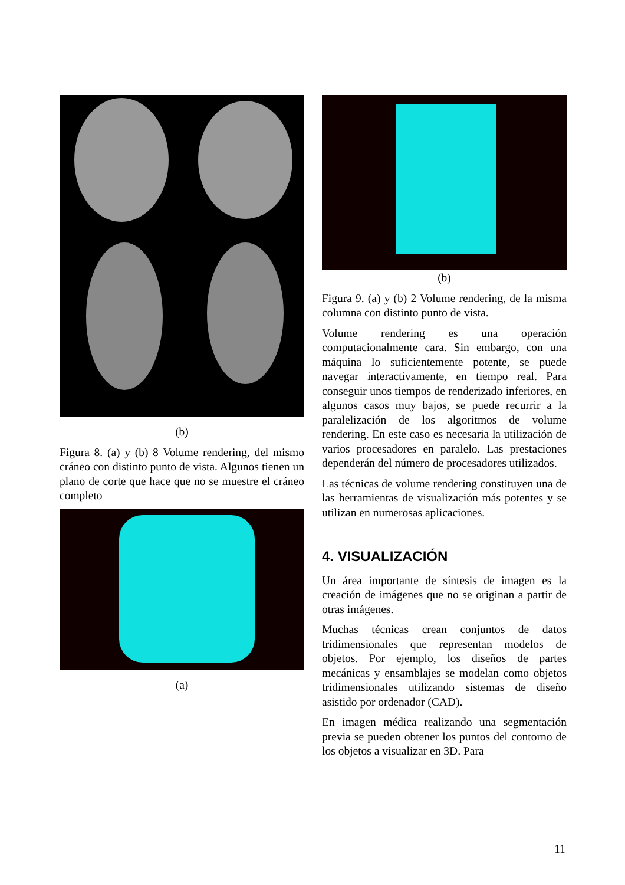(b)
Figura 8. (a) y (b) 8 Volume rendering, del mismo cráneo con distinto punto de vista. Algunos tienen un plano de corte que hace que no se muestre el cráneo completo
(a)
(b)
Figura 9. (a) y (b) 2 Volume rendering, de la misma columna con distinto punto de vista.
Volume rendering es una operación computacionalmente cara. Sin embargo, con una máquina lo suficientemente potente, se puede navegar interactivamente, en tiempo real. Para conseguir unos tiempos de renderizado inferiores, en algunos casos muy bajos, se puede recurrir a la paralelización de los algoritmos de volume rendering. En este caso es necesaria la utilización de varios procesadores en paralelo. Las prestaciones dependerán del número de procesadores utilizados.
Las técnicas de volume rendering constituyen una de las herramientas de visualización más potentes y se utilizan en numerosas aplicaciones.
4. VISUALIZACIÓN
Un área importante de síntesis de imagen es la creación de imágenes que no se originan a partir de otras imágenes.
Muchas técnicas crean conjuntos de datos tridimensionales que representan modelos de objetos. Por ejemplo, los diseños de partes mecánicas y ensamblajes se modelan como objetos tridimensionales utilizando sistemas de diseño asistido por ordenador (CAD).
En imagen médica realizando una segmentación previa se pueden obtener los puntos del contorno de los objetos a visualizar en 3D. Para
11